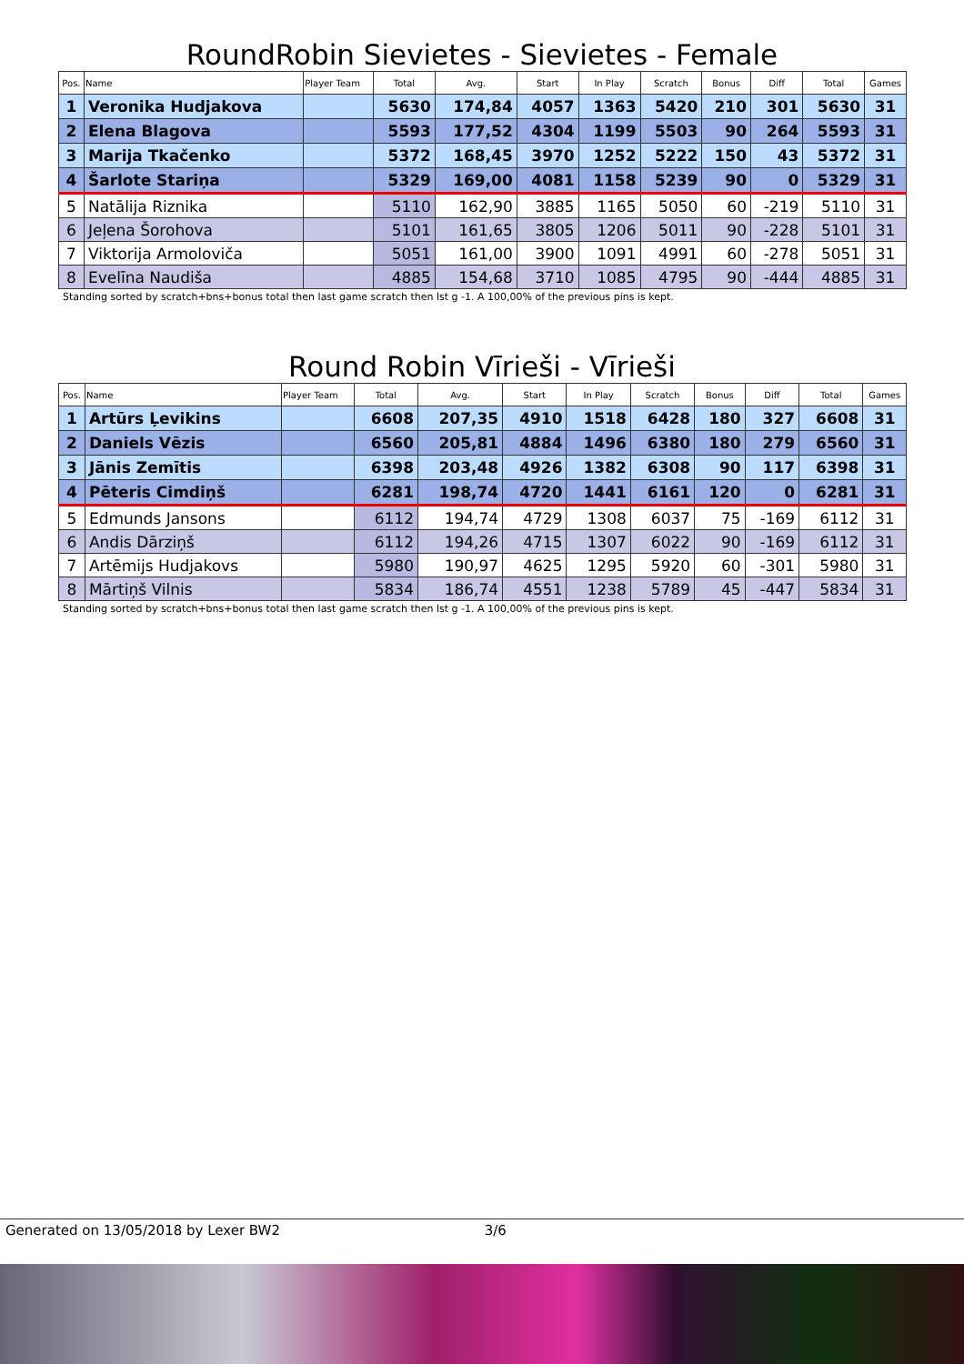RoundRobin Sievietes - Sievietes - Female
| Pos. | Name | Player Team | Total | Avg. | Start | In Play | Scratch | Bonus | Diff | Total | Games |
| --- | --- | --- | --- | --- | --- | --- | --- | --- | --- | --- | --- |
| 1 | Veronika Hudjakova | | 5630 | 174,84 | 4057 | 1363 | 5420 | 210 | 301 | 5630 | 31 |
| 2 | Elena Blagova | | 5593 | 177,52 | 4304 | 1199 | 5503 | 90 | 264 | 5593 | 31 |
| 3 | Marija Tkačenko | | 5372 | 168,45 | 3970 | 1252 | 5222 | 150 | 43 | 5372 | 31 |
| 4 | Šarlote Stariņa | | 5329 | 169,00 | 4081 | 1158 | 5239 | 90 | 0 | 5329 | 31 |
| 5 | Natālija Riznika | | 5110 | 162,90 | 3885 | 1165 | 5050 | 60 | -219 | 5110 | 31 |
| 6 | Jeļena Šorohova | | 5101 | 161,65 | 3805 | 1206 | 5011 | 90 | -228 | 5101 | 31 |
| 7 | Viktorija Armoloviča | | 5051 | 161,00 | 3900 | 1091 | 4991 | 60 | -278 | 5051 | 31 |
| 8 | Evelīna Naudiša | | 4885 | 154,68 | 3710 | 1085 | 4795 | 90 | -444 | 4885 | 31 |
Standing sorted by scratch+bns+bonus total then last game scratch then lst g -1. A 100,00% of the previous pins is kept.
Round Robin Vīrieši - Vīrieši
| Pos. | Name | Player Team | Total | Avg. | Start | In Play | Scratch | Bonus | Diff | Total | Games |
| --- | --- | --- | --- | --- | --- | --- | --- | --- | --- | --- | --- |
| 1 | Artūrs Ļevikins | | 6608 | 207,35 | 4910 | 1518 | 6428 | 180 | 327 | 6608 | 31 |
| 2 | Daniels Vēzis | | 6560 | 205,81 | 4884 | 1496 | 6380 | 180 | 279 | 6560 | 31 |
| 3 | Jānis Zemītis | | 6398 | 203,48 | 4926 | 1382 | 6308 | 90 | 117 | 6398 | 31 |
| 4 | Pēteris Cimdiņš | | 6281 | 198,74 | 4720 | 1441 | 6161 | 120 | 0 | 6281 | 31 |
| 5 | Edmunds Jansons | | 6112 | 194,74 | 4729 | 1308 | 6037 | 75 | -169 | 6112 | 31 |
| 6 | Andis Dārziņš | | 6112 | 194,26 | 4715 | 1307 | 6022 | 90 | -169 | 6112 | 31 |
| 7 | Artēmijs Hudjakovs | | 5980 | 190,97 | 4625 | 1295 | 5920 | 60 | -301 | 5980 | 31 |
| 8 | Mārtiņš Vilnis | | 5834 | 186,74 | 4551 | 1238 | 5789 | 45 | -447 | 5834 | 31 |
Standing sorted by scratch+bns+bonus total then last game scratch then lst g -1. A 100,00% of the previous pins is kept.
Generated on 13/05/2018 by Lexer BW2 3/6